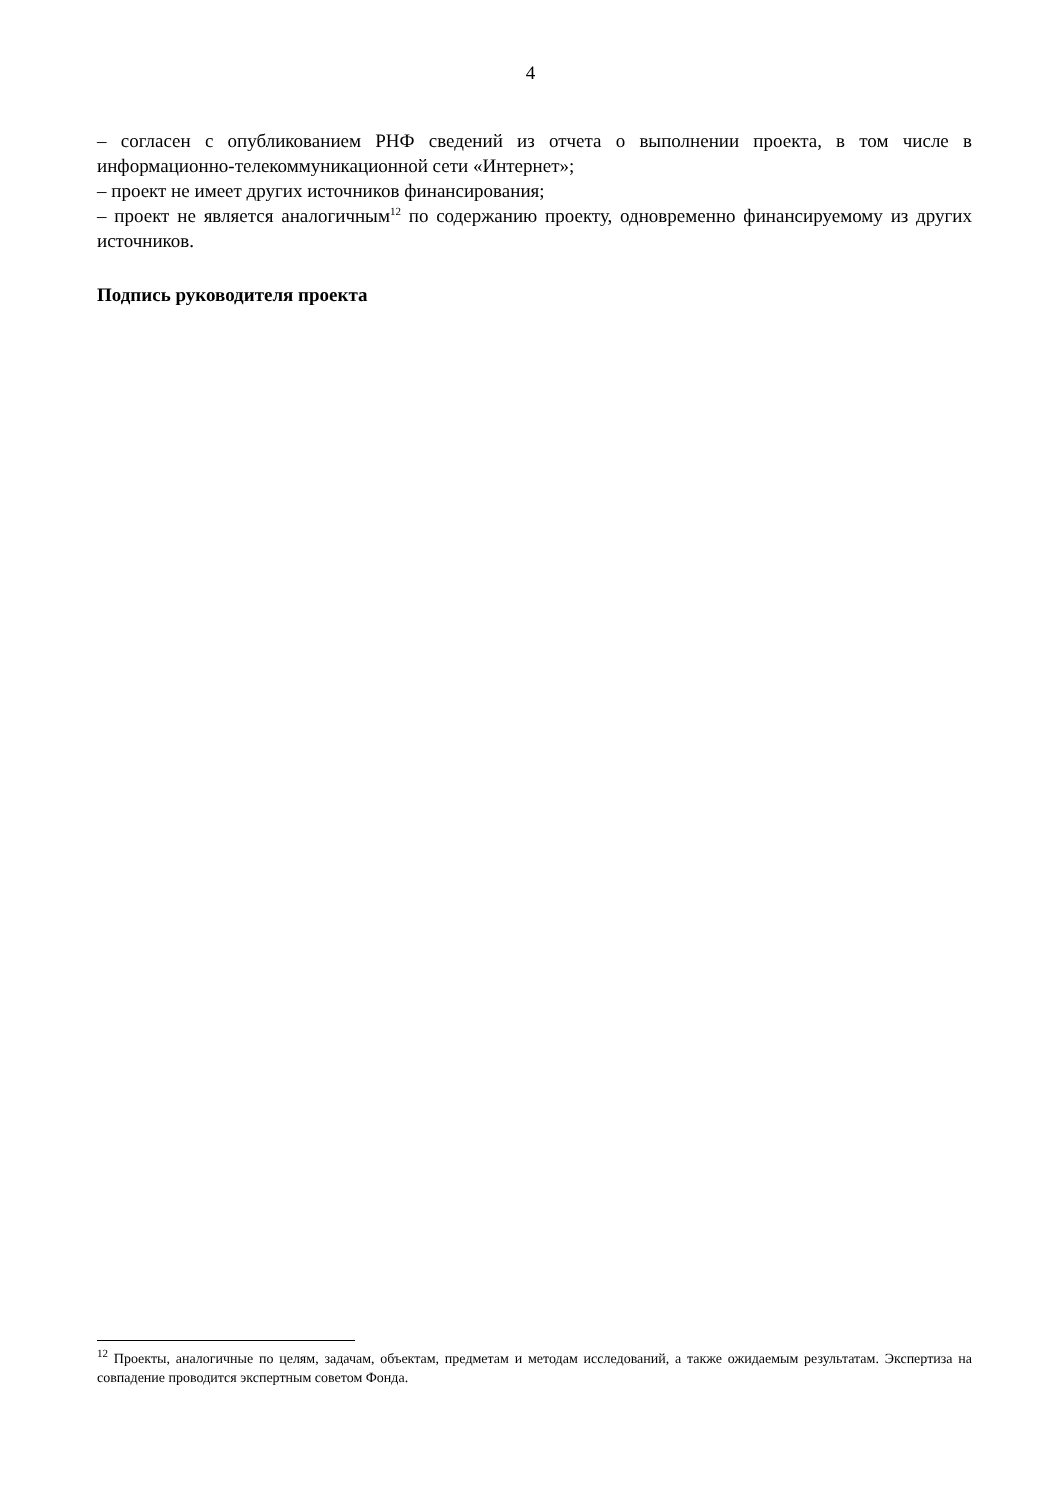4
– согласен с опубликованием РНФ сведений из отчета о выполнении проекта, в том числе в информационно-телекоммуникационной сети «Интернет»;
– проект не имеет других источников финансирования;
– проект не является аналогичным<sup>12</sup> по содержанию проекту, одновременно финансируемому из других источников.
Подпись руководителя проекта
<sup>12</sup> Проекты, аналогичные по целям, задачам, объектам, предметам и методам исследований, а также ожидаемым результатам. Экспертиза на совпадение проводится экспертным советом Фонда.